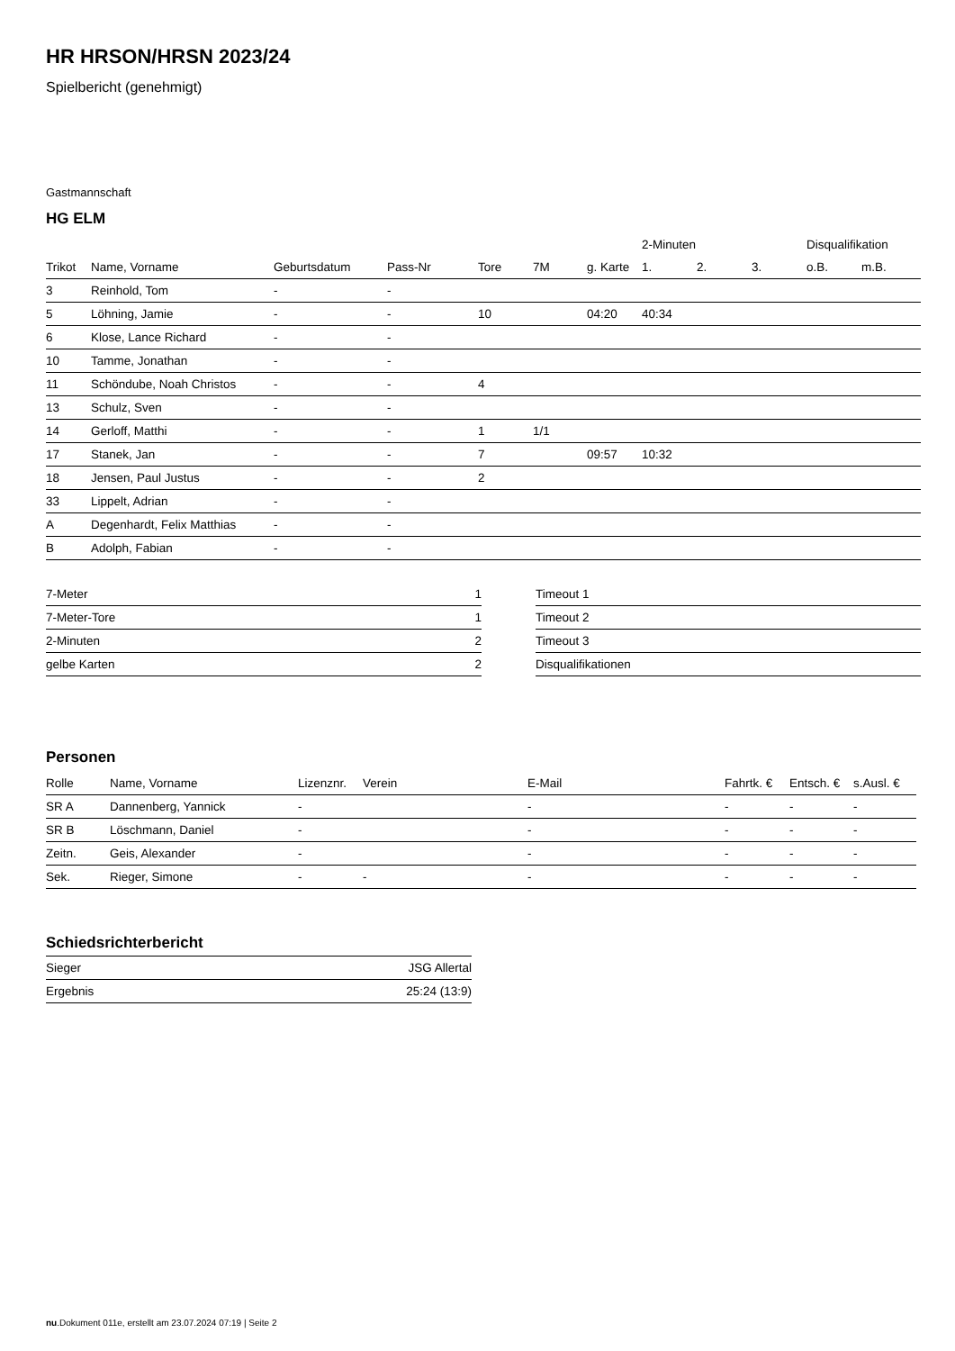HR HRSON/HRSN 2023/24
Spielbericht (genehmigt)
Gastmannschaft
HG ELM
| | | | | | | | 2-Minuten | | | Disqualifikation | |
| --- | --- | --- | --- | --- | --- | --- | --- | --- | --- | --- | --- |
| Trikot | Name, Vorname | Geburtsdatum | Pass-Nr | Tore | 7M | g. Karte | 1. | 2. | 3. | o.B. | m.B. |
| 3 | Reinhold, Tom | - | - | | | | | | | | |
| 5 | Löhning, Jamie | - | - | 10 | | 04:20 | 40:34 | | | | |
| 6 | Klose, Lance Richard | - | - | | | | | | | | |
| 10 | Tamme, Jonathan | - | - | | | | | | | | |
| 11 | Schöndube, Noah Christos | - | - | 4 | | | | | | | |
| 13 | Schulz, Sven | - | - | | | | | | | | |
| 14 | Gerloff, Matthi | - | - | 1 | 1/1 | | | | | | |
| 17 | Stanek, Jan | - | - | 7 | | 09:57 | 10:32 | | | | |
| 18 | Jensen, Paul Justus | - | - | 2 | | | | | | | |
| 33 | Lippelt, Adrian | - | - | | | | | | | | |
| A | Degenhardt, Felix Matthias | - | - | | | | | | | | |
| B | Adolph, Fabian | - | - | | | | | | | | |
| 7-Meter | 1 |
| 7-Meter-Tore | 1 |
| 2-Minuten | 2 |
| gelbe Karten | 2 |
| Timeout 1 |
| Timeout 2 |
| Timeout 3 |
| Disqualifikationen |
Personen
| Rolle | Name, Vorname | Lizenznr. | Verein | E-Mail | Fahrtk. € | Entsch. € | s.Ausl. € |
| --- | --- | --- | --- | --- | --- | --- | --- |
| SR A | Dannenberg, Yannick | - | | - | - | - | - |
| SR B | Löschmann, Daniel | - | | - | - | - | - |
| Zeitn. | Geis, Alexander | - | | - | - | - | - |
| Sek. | Rieger, Simone | - | - | - | - | - | - |
Schiedsrichterbericht
| Sieger | JSG Allertal |
| Ergebnis | 25:24 (13:9) |
nu.Dokument 011e, erstellt am 23.07.2024 07:19 | Seite 2